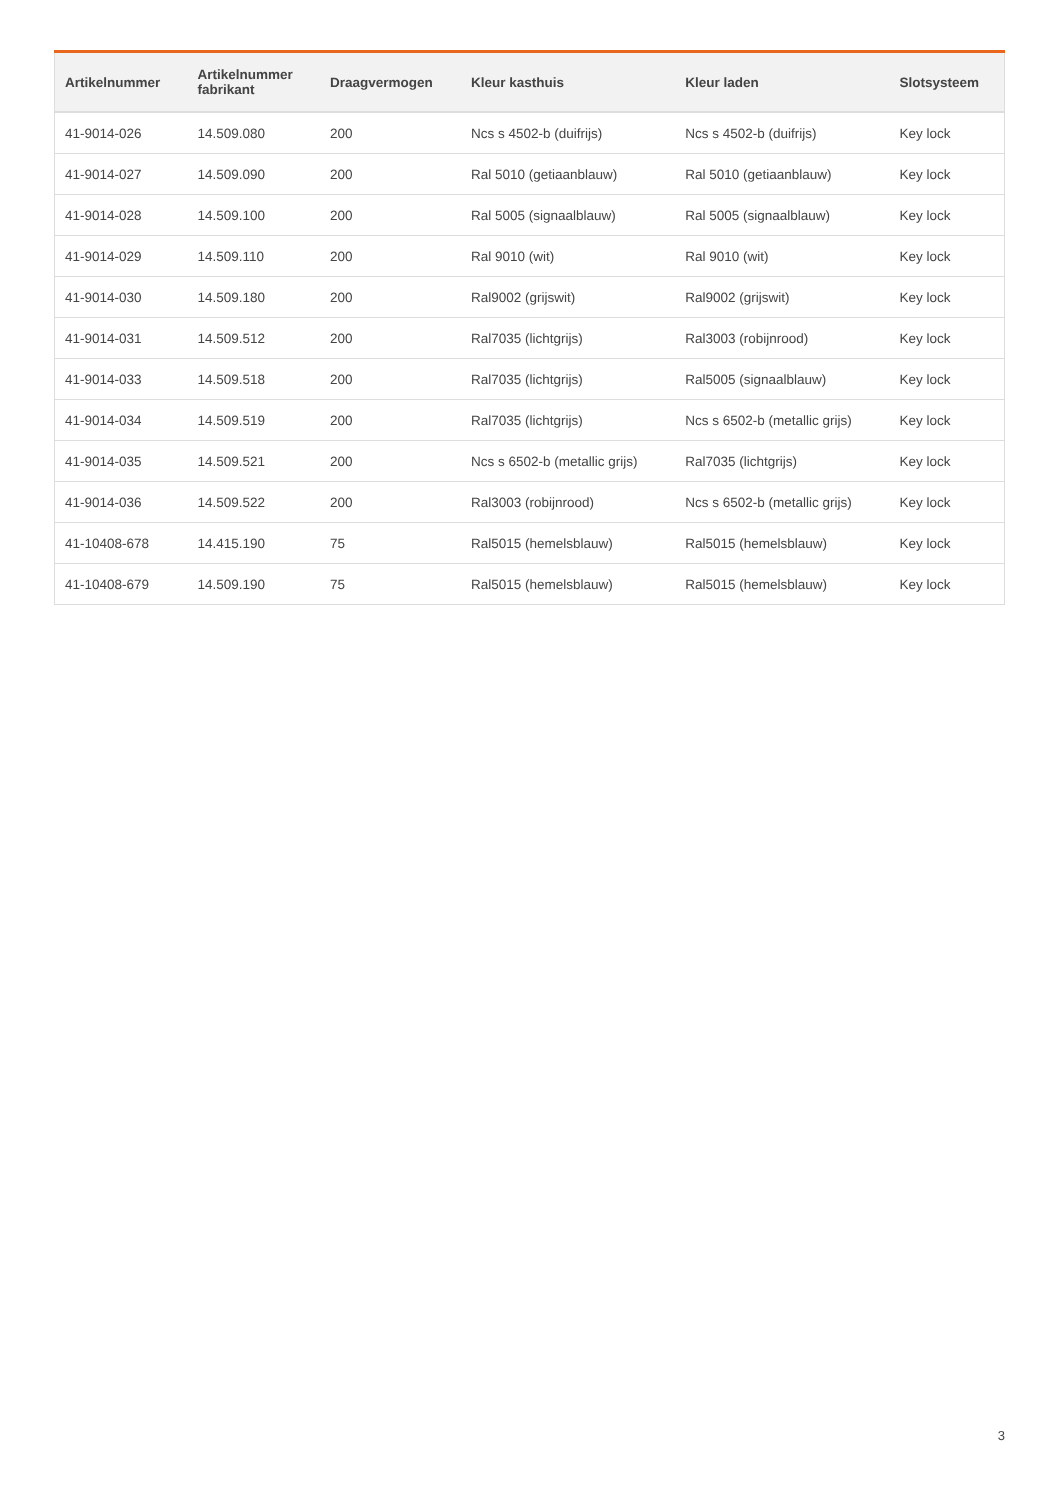| Artikelnummer | Artikelnummer fabrikant | Draagvermogen | Kleur kasthuis | Kleur laden | Slotsysteem |
| --- | --- | --- | --- | --- | --- |
| 41-9014-026 | 14.509.080 | 200 | Ncs s 4502-b (duifrijs) | Ncs s 4502-b (duifrijs) | Key lock |
| 41-9014-027 | 14.509.090 | 200 | Ral 5010 (getiaanblauw) | Ral 5010 (getiaanblauw) | Key lock |
| 41-9014-028 | 14.509.100 | 200 | Ral 5005 (signaalblauw) | Ral 5005 (signaalblauw) | Key lock |
| 41-9014-029 | 14.509.110 | 200 | Ral 9010 (wit) | Ral 9010 (wit) | Key lock |
| 41-9014-030 | 14.509.180 | 200 | Ral9002 (grijswit) | Ral9002 (grijswit) | Key lock |
| 41-9014-031 | 14.509.512 | 200 | Ral7035 (lichtgrijs) | Ral3003 (robijnrood) | Key lock |
| 41-9014-033 | 14.509.518 | 200 | Ral7035 (lichtgrijs) | Ral5005 (signaalblauw) | Key lock |
| 41-9014-034 | 14.509.519 | 200 | Ral7035 (lichtgrijs) | Ncs s 6502-b (metallic grijs) | Key lock |
| 41-9014-035 | 14.509.521 | 200 | Ncs s 6502-b (metallic grijs) | Ral7035 (lichtgrijs) | Key lock |
| 41-9014-036 | 14.509.522 | 200 | Ral3003 (robijnrood) | Ncs s 6502-b (metallic grijs) | Key lock |
| 41-10408-678 | 14.415.190 | 75 | Ral5015 (hemelsblauw) | Ral5015 (hemelsblauw) | Key lock |
| 41-10408-679 | 14.509.190 | 75 | Ral5015 (hemelsblauw) | Ral5015 (hemelsblauw) | Key lock |
3